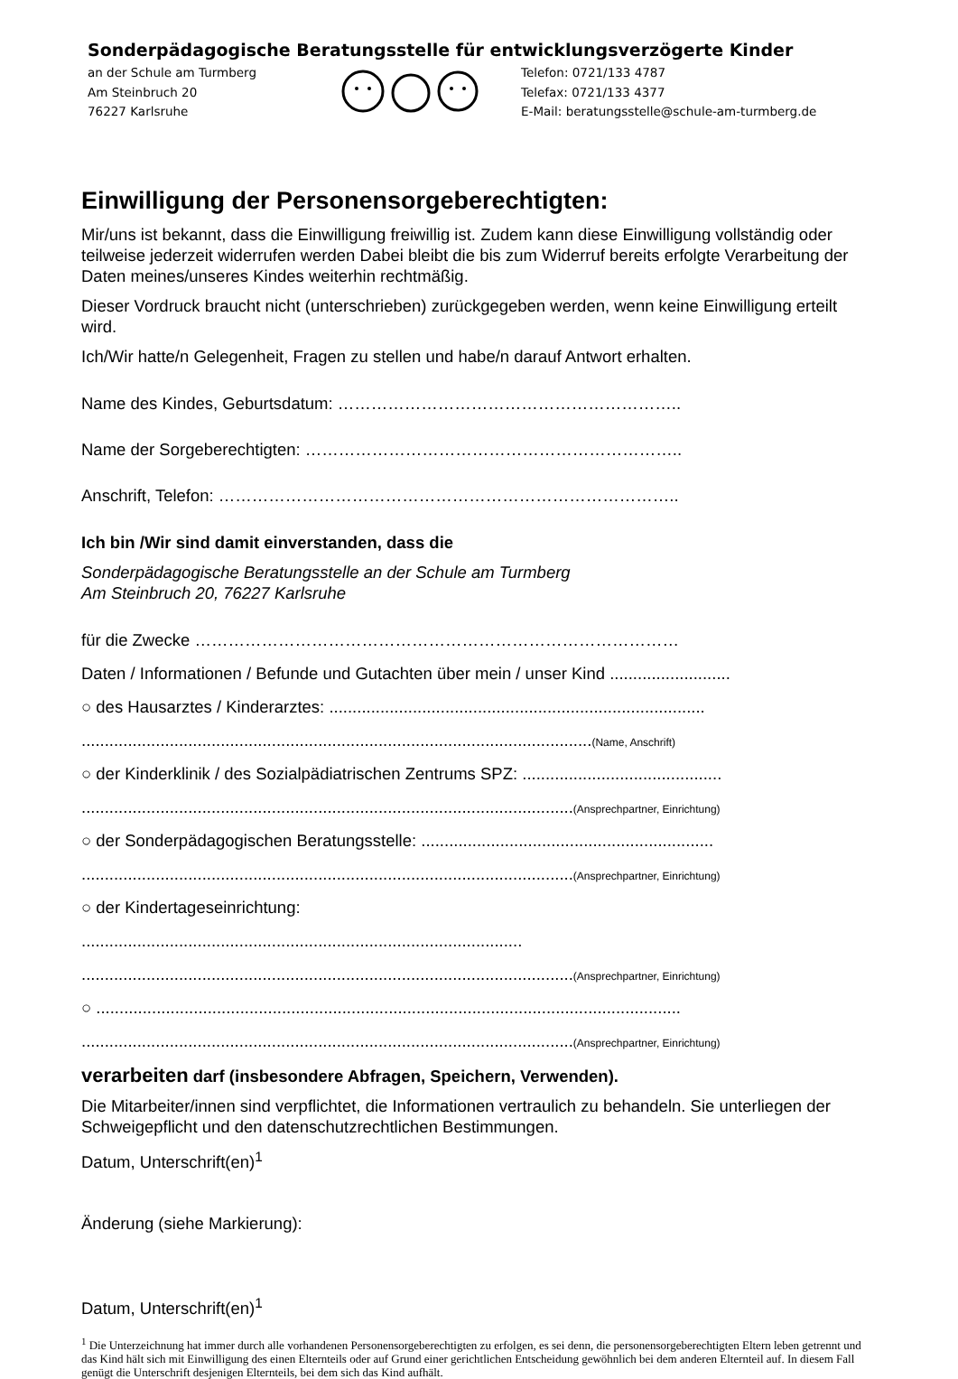Sonderpädagogische Beratungsstelle für entwicklungsverzögerte Kinder
an der Schule am Turmberg
Am Steinbruch 20
76227 Karlsruhe
Telefon: 0721/133 4787
Telefax: 0721/133 4377
E-Mail: beratungsstelle@schule-am-turmberg.de
Einwilligung der Personensorgeberechtigten:
Mir/uns ist bekannt, dass die Einwilligung freiwillig ist. Zudem kann diese Einwilligung vollständig oder teilweise jederzeit widerrufen werden Dabei bleibt die bis zum Widerruf bereits erfolgte Verarbeitung der Daten meines/unseres Kindes weiterhin rechtmäßig.
Dieser Vordruck braucht nicht (unterschrieben) zurückgegeben werden, wenn keine Einwilligung erteilt wird.
Ich/Wir hatte/n Gelegenheit, Fragen zu stellen und habe/n darauf Antwort erhalten.
Name des Kindes, Geburtsdatum: ……………………………………………………..
Name der Sorgeberechtigten: …………………………………………………………..
Anschrift, Telefon: ………………………………………………………………………..
Ich bin /Wir sind damit einverstanden, dass die
Sonderpädagogische Beratungsstelle an der Schule am Turmberg
Am Steinbruch 20, 76227 Karlsruhe
für die Zwecke ……………………………………………………………………………
Daten / Informationen / Befunde und Gutachten über mein / unser Kind ..........................
○ des Hausarztes / Kinderarztes: .................................................................................
..............................................................................................................(Name, Anschrift)
○ der Kinderklinik / des Sozialpädiatrischen Zentrums SPZ: ...........................................
..........................................................................................................(Ansprechpartner, Einrichtung)
○ der Sonderpädagogischen Beratungsstelle: ...............................................................
..........................................................................................................(Ansprechpartner, Einrichtung)
○ der Kindertageseinrichtung:
...............................................................................................
..........................................................................................................(Ansprechpartner, Einrichtung)
○ ..............................................................................................................................
..........................................................................................................(Ansprechpartner, Einrichtung)
verarbeiten darf (insbesondere Abfragen, Speichern, Verwenden).
Die Mitarbeiter/innen sind verpflichtet, die Informationen vertraulich zu behandeln. Sie unterliegen der Schweigepflicht und den datenschutzrechtlichen Bestimmungen.
Datum, Unterschrift(en)<sup>1</sup>
Änderung (siehe Markierung):
Datum, Unterschrift(en)<sup>1</sup>
<sup>1</sup> Die Unterzeichnung hat immer durch alle vorhandenen Personensorgeberechtigten zu erfolgen, es sei denn, die personensorgeberechtigten Eltern leben getrennt und das Kind hält sich mit Einwilligung des einen Elternteils oder auf Grund einer gerichtlichen Entscheidung gewöhnlich bei dem anderen Elternteil auf. In diesem Fall genügt die Unterschrift desjenigen Elternteils, bei dem sich das Kind aufhält.